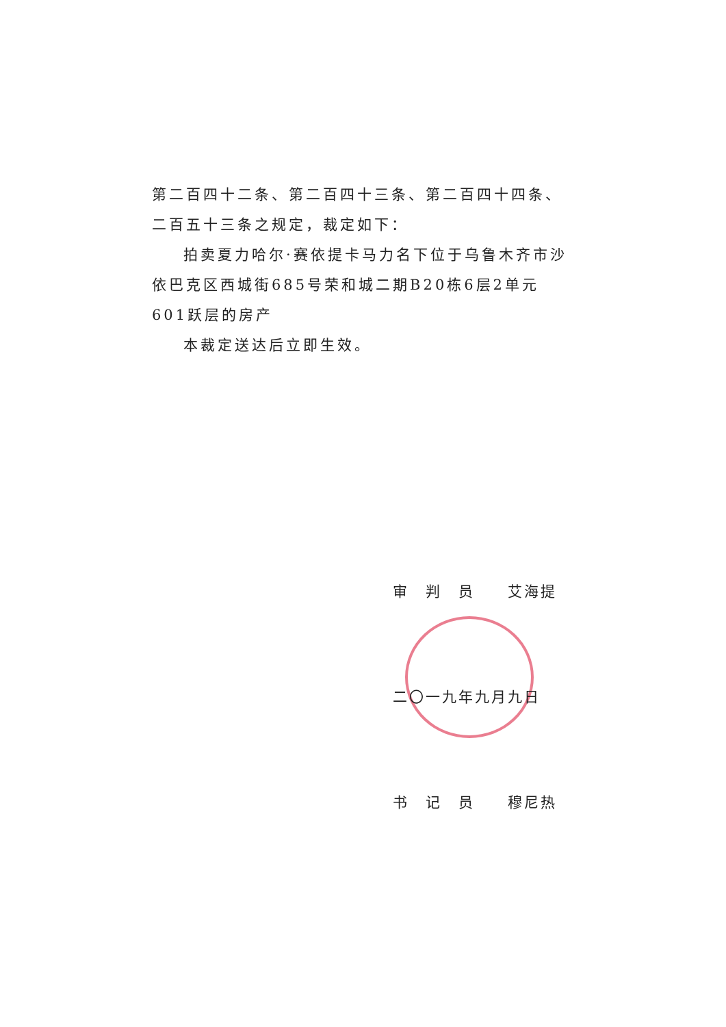第二百四十二条、第二百四十三条、第二百四十四条、二百五十三条之规定，裁定如下：
拍卖夏力哈尔·赛依提卡马力名下位于乌鲁木齐市沙依巴克区西城街685号荣和城二期B20栋6层2单元601跃层的房产
本裁定送达后立即生效。
审　判　员　　艾海提
二〇一九年九月九日
书　记　员　　穆尼热